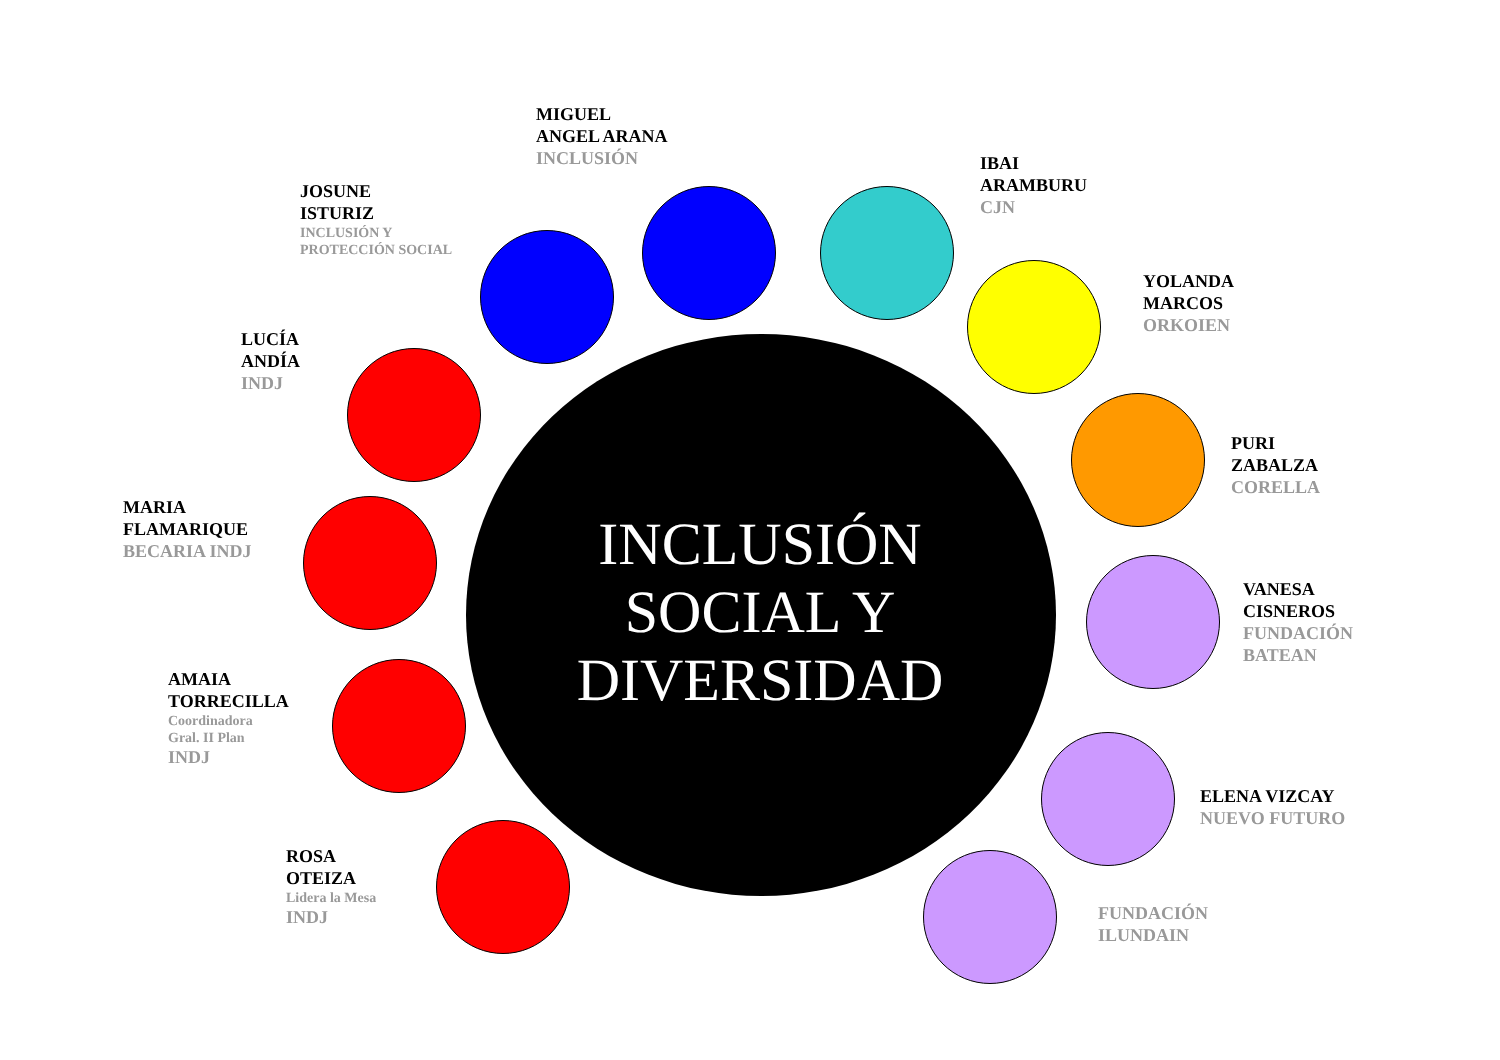MIGUEL
ANGEL ARANA
INCLUSIÓN
JOSUNE
ISTURIZ
INCLUSIÓN Y
PROTECCIÓN SOCIAL
IBAI
ARAMBURU
CJN
LUCÍA
ANDÍA
INDJ
YOLANDA
MARCOS
ORKOIEN
MARIA
FLAMARIQUE
BECARIA INDJ
PURI
ZABALZA
CORELLA
AMAIA
TORRECILLA
Coordinadora
Gral. II Plan
INDJ
INCLUSIÓN
SOCIAL Y
DIVERSIDAD
VANESA
CISNEROS
FUNDACIÓN
BATEAN
ELENA VIZCAY
NUEVO FUTURO
ROSA
OTEIZA
Lidera la Mesa
INDJ
FUNDACIÓN
ILUNDAIN